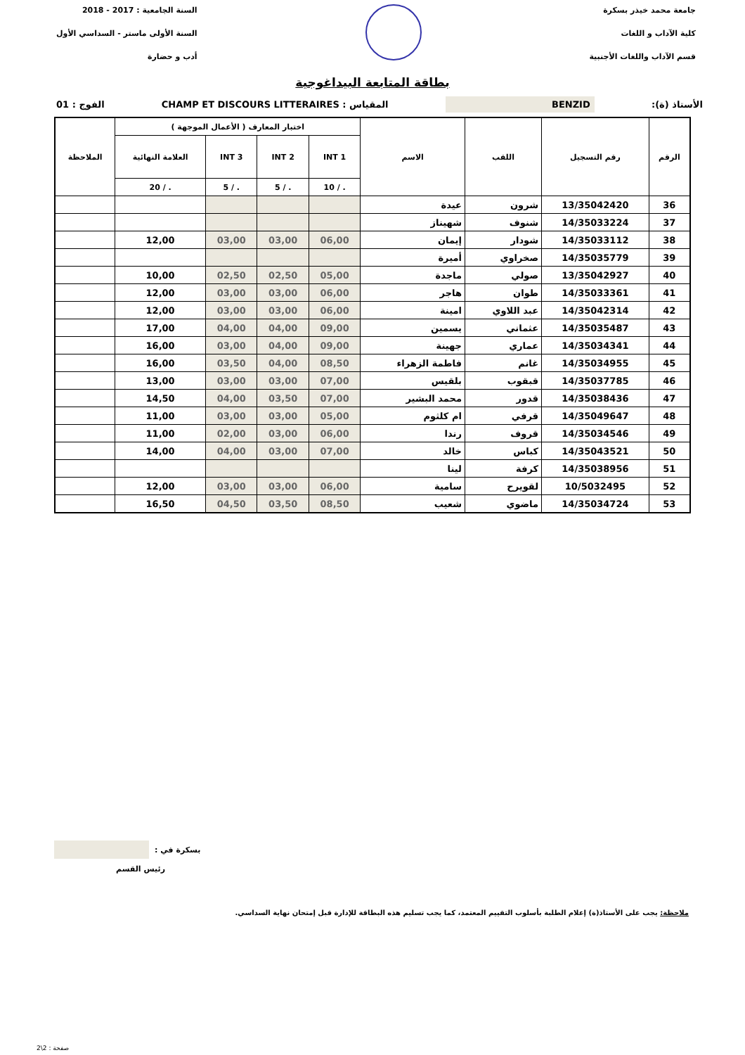جامعة محمد خيذر بسكرة
كلية الآداب و اللغات
قسم الآداب واللغات الأجنبية
السنة الجامعية : 2017 - 2018
السنة الأولى ماستر - السداسي الأول
أدب و حضارة
بطاقة المتابعة البيداغوجية
الأستاذ (ة): BENZID المقياس : CHAMP ET DISCOURS LITTERAIRES الفوج : 01
| الرقم | رقم التسجيل | اللقب | الاسم | اختبار المعارف ( الأعمال الموجهة ) | | | | الملاحظة |
| --- | --- | --- | --- | --- | --- | --- | --- | --- |
| | | | | INT 1 | INT 2 | INT 3 | العلامة النهائية | |
| | | | | . / 10 | . / 5 | . / 5 | . / 20 | |
| 36 | 13/35042420 | شرون | عيدة | | | | | |
| 37 | 14/35033224 | شنوف | شهيناز | | | | | |
| 38 | 14/35033112 | شودار | إيمان | 06,00 | 03,00 | 03,00 | 12,00 | |
| 39 | 14/35035779 | صخراوي | أميرة | | | | | |
| 40 | 13/35042927 | صولي | ماجدة | 05,00 | 02,50 | 02,50 | 10,00 | |
| 41 | 14/35033361 | طوان | هاجر | 06,00 | 03,00 | 03,00 | 12,00 | |
| 42 | 14/35042314 | عبد اللاوي | امينة | 06,00 | 03,00 | 03,00 | 12,00 | |
| 43 | 14/35035487 | عثماني | يسمين | 09,00 | 04,00 | 04,00 | 17,00 | |
| 44 | 14/35034341 | عماري | جهينة | 09,00 | 04,00 | 03,00 | 16,00 | |
| 45 | 14/35034955 | غانم | فاطمة الزهراء | 08,50 | 04,00 | 03,50 | 16,00 | |
| 46 | 14/35037785 | قبقوب | بلقيس | 07,00 | 03,00 | 03,00 | 13,00 | |
| 47 | 14/35038436 | قدور | محمد البشير | 07,00 | 03,50 | 04,00 | 14,50 | |
| 48 | 14/35049647 | قرفي | ام كلثوم | 05,00 | 03,00 | 03,00 | 11,00 | |
| 49 | 14/35034546 | قروف | رندا | 06,00 | 03,00 | 02,00 | 11,00 | |
| 50 | 14/35043521 | كباس | خالد | 07,00 | 03,00 | 04,00 | 14,00 | |
| 51 | 14/35038956 | كرفة | لينا | | | | | |
| 52 | 10/5032495 | لقويرح | سامية | 06,00 | 03,00 | 03,00 | 12,00 | |
| 53 | 14/35034724 | ماضوي | شعيب | 08,50 | 03,50 | 04,50 | 16,50 | |
بسكرة في :
رئيس القسم
ملاحظة: يجب على الأستاذ(ة) إعلام الطلبة بأسلوب التقييم المعتمد، كما يجب تسليم هذه البطاقة للإدارة قبل إمتحان نهاية السداسي.
صفحة : 2\2